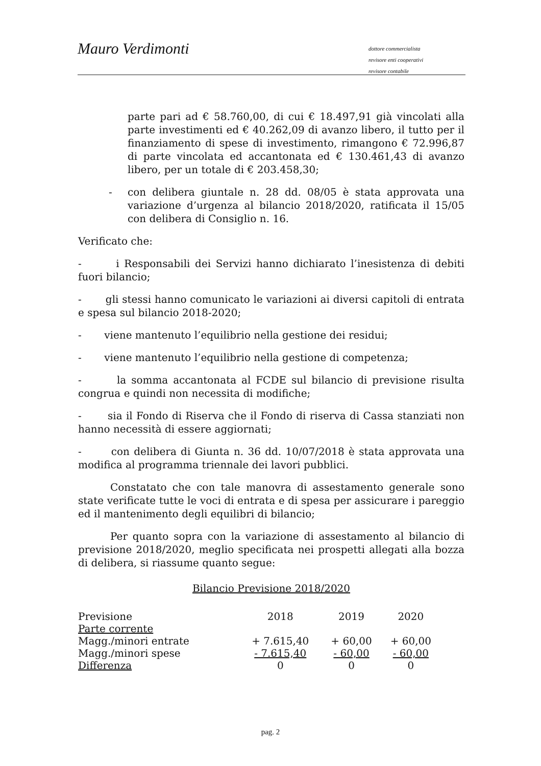Mauro Verdimonti
dottore commercialista
revisore enti cooperativi
revisore contabile
parte pari ad € 58.760,00, di cui € 18.497,91 già vincolati alla parte investimenti ed € 40.262,09 di avanzo libero, il tutto per il finanziamento di spese di investimento, rimangono € 72.996,87 di parte vincolata ed accantonata ed € 130.461,43 di avanzo libero, per un totale di € 203.458,30;
- con delibera giuntale n. 28 dd. 08/05 è stata approvata una variazione d’urgenza al bilancio 2018/2020, ratificata il 15/05 con delibera di Consiglio n. 16.
Verificato che:
- i Responsabili dei Servizi hanno dichiarato l’inesistenza di debiti fuori bilancio;
- gli stessi hanno comunicato le variazioni ai diversi capitoli di entrata e spesa sul bilancio 2018-2020;
- viene mantenuto l’equilibrio nella gestione dei residui;
- viene mantenuto l’equilibrio nella gestione di competenza;
- la somma accantonata al FCDE sul bilancio di previsione risulta congrua e quindi non necessita di modifiche;
- sia il Fondo di Riserva che il Fondo di riserva di Cassa stanziati non hanno necessità di essere aggiornati;
- con delibera di Giunta n. 36 dd. 10/07/2018 è stata approvata una modifica al programma triennale dei lavori pubblici.
Constatato che con tale manovra di assestamento generale sono state verificate tutte le voci di entrata e di spesa per assicurare i pareggio ed il mantenimento degli equilibri di bilancio;
Per quanto sopra con la variazione di assestamento al bilancio di previsione 2018/2020, meglio specificata nei prospetti allegati alla bozza di delibera, si riassume quanto segue:
Bilancio Previsione 2018/2020
| Previsione | 2018 | 2019 | 2020 |
| Parte corrente | | | |
| Magg./minori entrate | + 7.615,40 | + 60,00 | + 60,00 |
| Magg./minori spese | - 7.615,40 | - 60,00 | - 60,00 |
| Differenza | 0 | 0 | 0 |
pag. 2